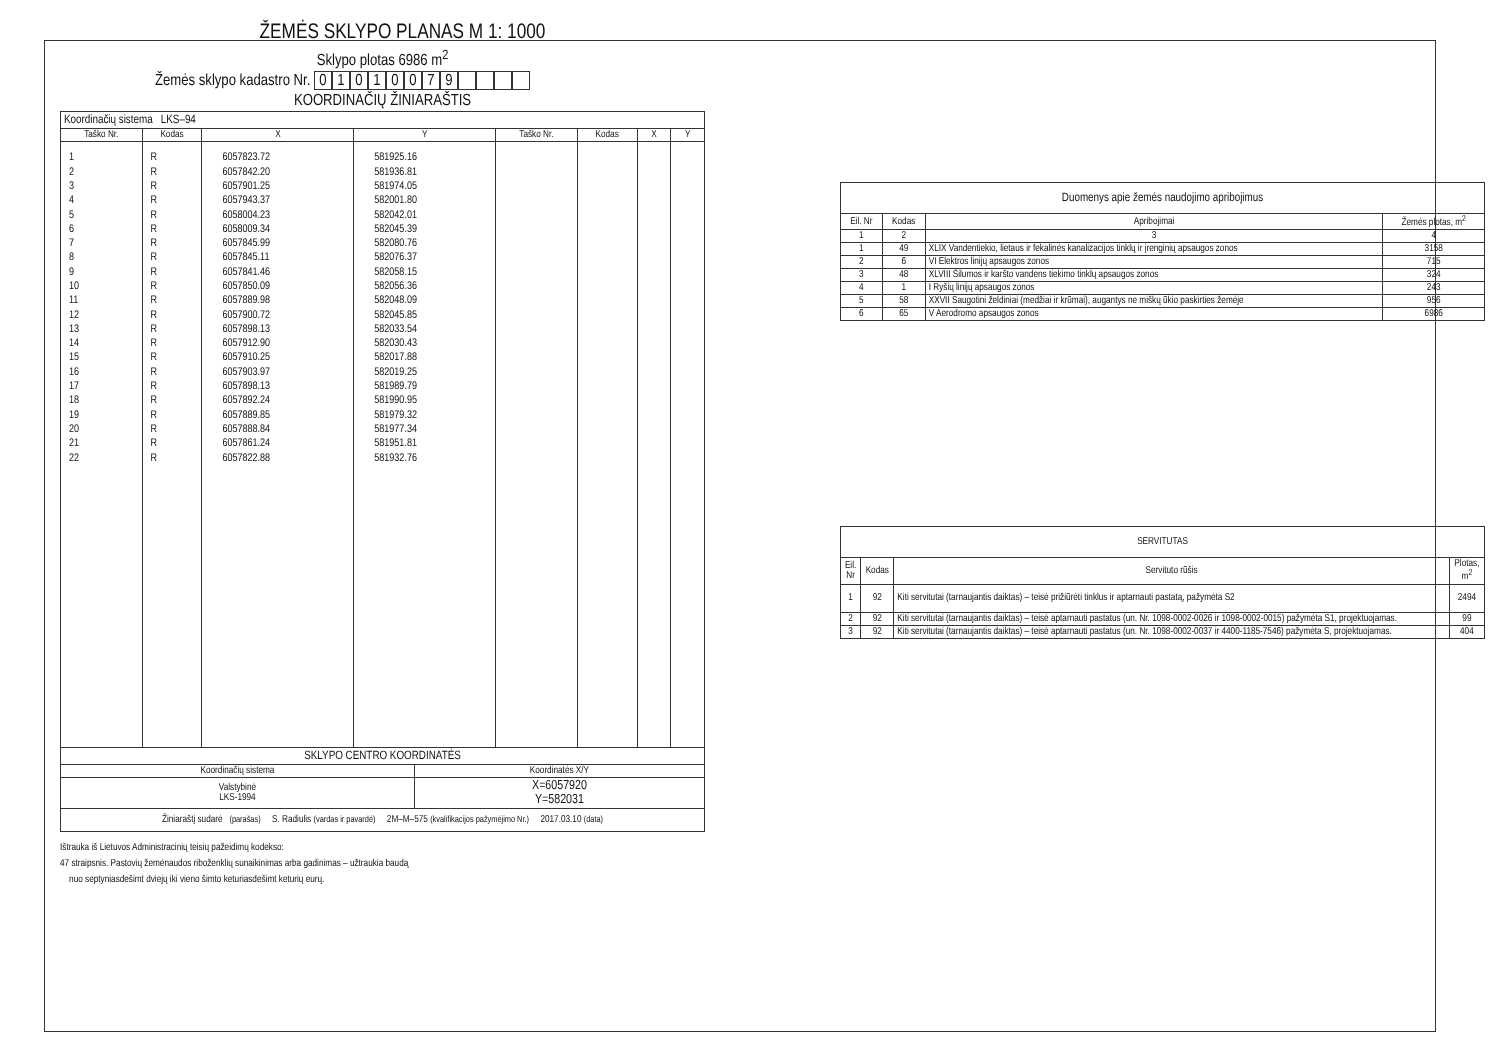ŽEMĖS SKLYPO PLANAS M 1: 1000
Sklypo plotas 6986 m<sup>2</sup>
Žemės sklypo kadastro Nr. 01010079
KOORDINAČIŲ ŽINIARAŠTIS
| Koordinačių sistema LKS–94 | | | | | | | |
| Taško Nr. | Kodas | X | Y | Taško Nr. | Kodas | X | Y |
| 1 2 3 4 5 6 7 8 9 10 11 12 13 14 15 16 17 18 19 20 21 22 | R R R R R R R R R R R R R R R R R R R R R R | 6057823.72 6057842.20 6057901.25 6057943.37 6058004.23 6058009.34 6057845.99 6057845.11 6057841.46 6057850.09 6057889.98 6057900.72 6057898.13 6057912.90 6057910.25 6057903.97 6057898.13 6057892.24 6057889.85 6057888.84 6057861.24 6057822.88 | 581925.16 581936.81 581974.05 582001.80 582042.01 582045.39 582080.76 582076.37 582058.15 582056.36 582048.09 582045.85 582033.54 582030.43 582017.88 582019.25 581989.79 581990.95 581979.32 581977.34 581951.81 581932.76 | | | | |
| SKLYPO CENTRO KOORDINATĖS | |
| Koordinačių sistema | Koordinatės X/Y |
| Valstybinė LKS-1994 | X=6057920 Y=582031 |
| Žiniaraštį sudarė (parašas) S. Radiulis (vardas ir pavardė) 2M–M–575 (kvalifikacijos pažymėjimo Nr.) 2017.03.10 (data) | |
Ištrauka iš Lietuvos Administracinių teisių pažeidimų kodekso:
47 straipsnis. Pastovių žemėnaudos riboženklių sunaikinimas arba gadinimas – užtraukia baudą
nuo septyniasdešimt dviejų iki vieno šimto keturiasdešimt keturių eurų.
| Duomenys apie žemės naudojimo apribojimus | | | |
| Eil. Nr | Kodas | Apribojimai | Žemės plotas, m<sup>2</sup> |
| 1 | 2 | 3 | 4 |
| 1 | 49 | XLIX Vandentiekio, lietaus ir fekalinės kanalizacijos tinklų ir įrenginių apsaugos zonos | 3158 |
| 2 | 6 | VI Elektros linijų apsaugos zonos | 715 |
| 3 | 48 | XLVIII Šilumos ir karšto vandens tiekimo tinklų apsaugos zonos | 324 |
| 4 | 1 | I Ryšių linijų apsaugos zonos | 243 |
| 5 | 58 | XXVII Saugotini želdiniai (medžiai ir krūmai), augantys ne miškų ūkio paskirties žemėje | 956 |
| 6 | 65 | V Aerodromo apsaugos zonos | 6986 |
| SERVITUTAS | | | |
| Eil. Nr | Kodas | Servituto rūšis | Plotas, m<sup>2</sup> |
| 1 | 92 | Kiti servitutai (tarnaujantis daiktas) – teisė prižiūrėti tinklus ir aptarnauti pastatą, pažymėta S2 | 2494 |
| 2 | 92 | Kiti servitutai (tarnaujantis daiktas) – teisė aptarnauti pastatus (un. Nr. 1098-0002-0026 ir 1098-0002-0015) pažymėta S1, projektuojamas. | 99 |
| 3 | 92 | Kiti servitutai (tarnaujantis daiktas) – teisė aptarnauti pastatus (un. Nr. 1098-0002-0037 ir 4400-1185-7546) pažymėta S, projektuojamas. | 404 |